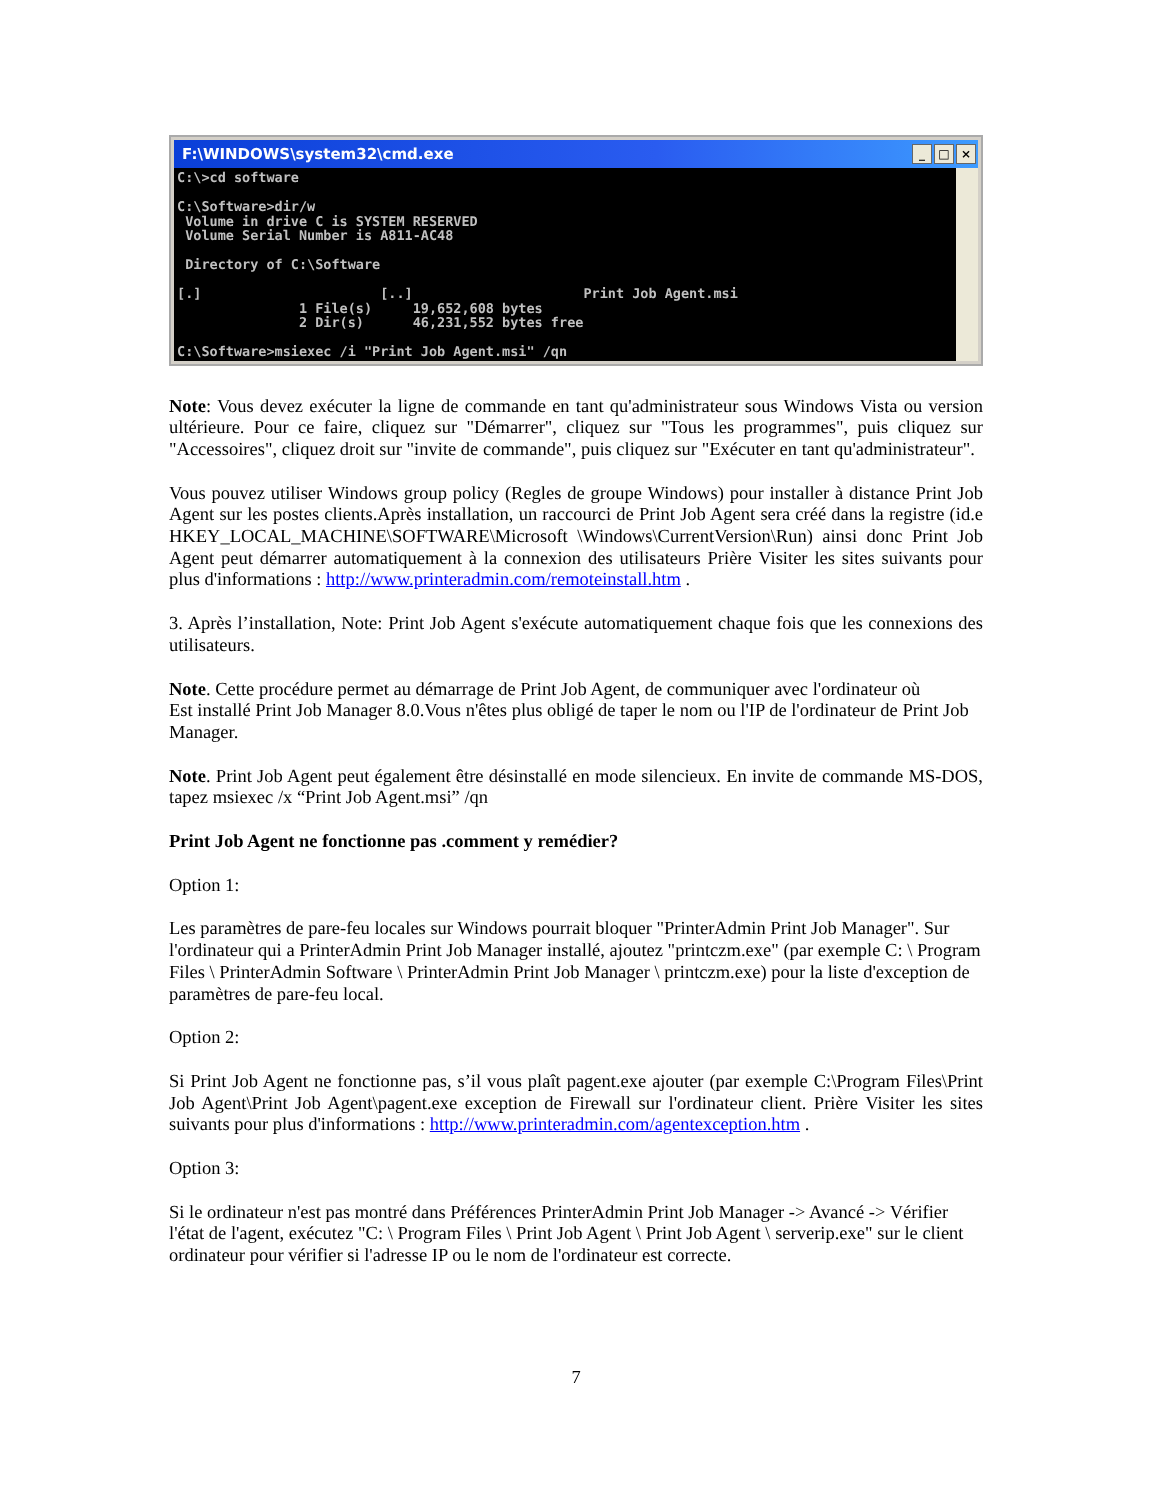F:\WINDOWS\system32\cmd.exe _ □ ×
C:\>cd software

C:\Software>dir/w
 Volume in drive C is SYSTEM RESERVED
 Volume Serial Number is A811-AC48

 Directory of C:\Software

[.]                      [..]                     Print Job Agent.msi
               1 File(s)     19,652,608 bytes
               2 Dir(s)      46,231,552 bytes free

C:\Software>msiexec /i "Print Job Agent.msi" /qn
Note: Vous devez exécuter la ligne de commande en tant qu'administrateur sous Windows Vista ou version ultérieure. Pour ce faire, cliquez sur "Démarrer", cliquez sur "Tous les programmes", puis cliquez sur "Accessoires", cliquez droit sur "invite de commande", puis cliquez sur "Exécuter en tant qu'administrateur".
Vous pouvez utiliser Windows group policy (Regles de groupe Windows) pour installer à distance Print Job Agent sur les postes clients.Après installation, un raccourci de Print Job Agent sera créé dans la registre (id.e HKEY_LOCAL_MACHINE\SOFTWARE\Microsoft \Windows\CurrentVersion\Run) ainsi donc Print Job Agent peut démarrer automatiquement à la connexion des utilisateurs Prière Visiter les sites suivants pour plus d'informations : http://www.printeradmin.com/remoteinstall.htm .
3. Après l’installation, Note: Print Job Agent s'exécute automatiquement chaque fois que les connexions des utilisateurs.
Note. Cette procédure permet au démarrage de Print Job Agent, de communiquer avec l'ordinateur où
Est installé Print Job Manager 8.0.Vous n'êtes plus obligé de taper le nom ou l'IP de l'ordinateur de Print Job Manager.
Note. Print Job Agent peut également être désinstallé en mode silencieux. En invite de commande MS-DOS, tapez msiexec /x “Print Job Agent.msi” /qn
Print Job Agent ne fonctionne pas .comment y remédier?
Option 1:
Les paramètres de pare-feu locales sur Windows pourrait bloquer "PrinterAdmin Print Job Manager". Sur l'ordinateur qui a PrinterAdmin Print Job Manager installé, ajoutez "printczm.exe" (par exemple C: \ Program Files \ PrinterAdmin Software \ PrinterAdmin Print Job Manager \ printczm.exe) pour la liste d'exception de paramètres de pare-feu local.
Option 2:
Si Print Job Agent ne fonctionne pas, s’il vous plaît pagent.exe ajouter (par exemple C:\Program Files\Print Job Agent\Print Job Agent\pagent.exe exception de Firewall sur l'ordinateur client. Prière Visiter les sites suivants pour plus d'informations : http://www.printeradmin.com/agentexception.htm .
Option 3:
Si le ordinateur n'est pas montré dans Préférences PrinterAdmin Print Job Manager -> Avancé -> Vérifier l'état de l'agent, exécutez "C: \ Program Files \ Print Job Agent \ Print Job Agent \ serverip.exe" sur le client ordinateur pour vérifier si l'adresse IP ou le nom de l'ordinateur est correcte.
7